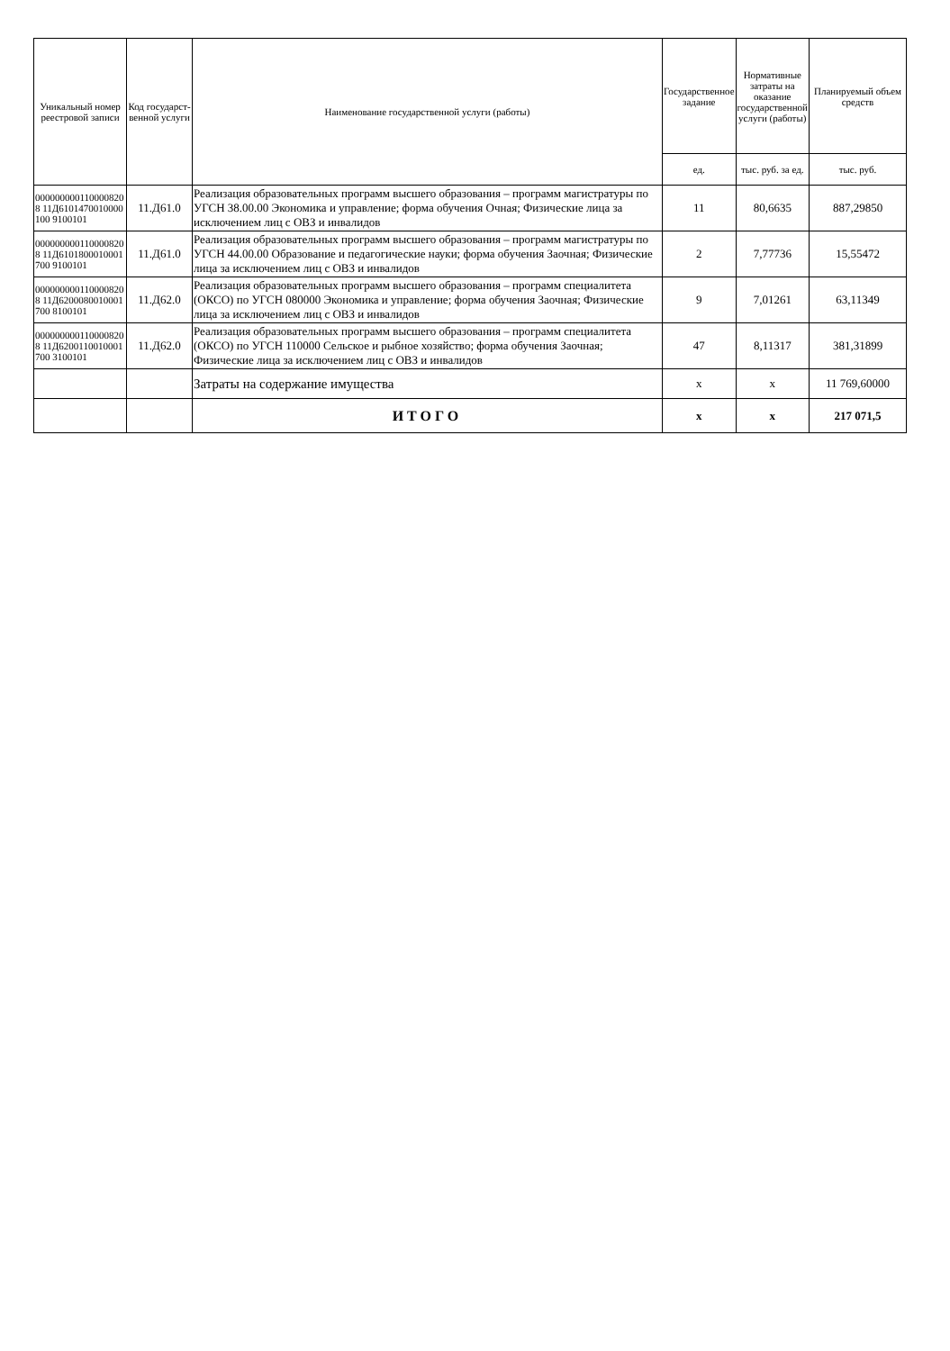| Уникальный номер реестровой записи | Код государст-венной услуги | Наименование государственной услуги (работы) | Государственное задание | Нормативные затраты на оказание государственной услуги (работы) | Планируемый объем средств |
| --- | --- | --- | --- | --- | --- |
| | | | ед. | тыс. руб. за ед. | тыс. руб. |
| 0000000001100008208 11Д6101470010000100 9100101 | 11.Д61.0 | Реализация образовательных программ высшего образования – программ магистратуры по УГСН 38.00.00 Экономика и управление; форма обучения Очная; Физические лица за исключением лиц с ОВЗ и инвалидов | 11 | 80,6635 | 887,29850 |
| 0000000001100008208 11Д6101800010001700 9100101 | 11.Д61.0 | Реализация образовательных программ высшего образования – программ магистратуры по УГСН 44.00.00 Образование и педагогические науки; форма обучения Заочная; Физические лица за исключением лиц с ОВЗ и инвалидов | 2 | 7,77736 | 15,55472 |
| 0000000001100008208 11Д6200080010001700 8100101 | 11.Д62.0 | Реализация образовательных программ высшего образования – программ специалитета (ОКСО) по УГСН 080000 Экономика и управление; форма обучения Заочная; Физические лица за исключением лиц с ОВЗ и инвалидов | 9 | 7,01261 | 63,11349 |
| 0000000001100008208 11Д6200110010001700 3100101 | 11.Д62.0 | Реализация образовательных программ высшего образования – программ специалитета (ОКСО) по УГСН 110000 Сельское и рыбное хозяйство; форма обучения Заочная; Физические лица за исключением лиц с ОВЗ и инвалидов | 47 | 8,11317 | 381,31899 |
| | | Затраты на содержание имущества | x | x | 11 769,60000 |
| | | ИТОГО | x | x | 217 071,5 |